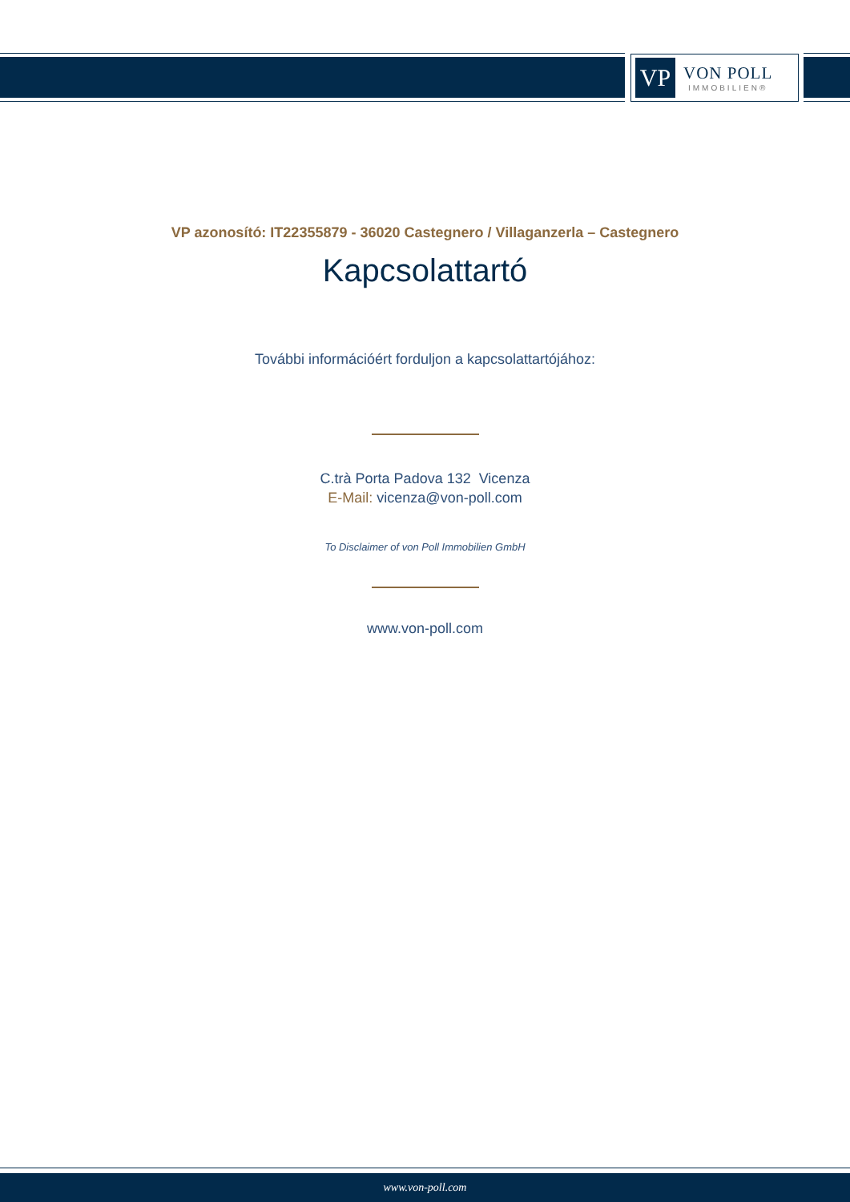VP
VON POLL
IMMOBILIEN®
VP azonosító: IT22355879 - 36020 Castegnero / Villaganzerla – Castegnero
Kapcsolattartó
További információért forduljon a kapcsolattartójához:
C.trà Porta Padova 132 Vicenza
E-Mail: vicenza@von-poll.com
To Disclaimer of von Poll Immobilien GmbH
www.von-poll.com
www.von-poll.com